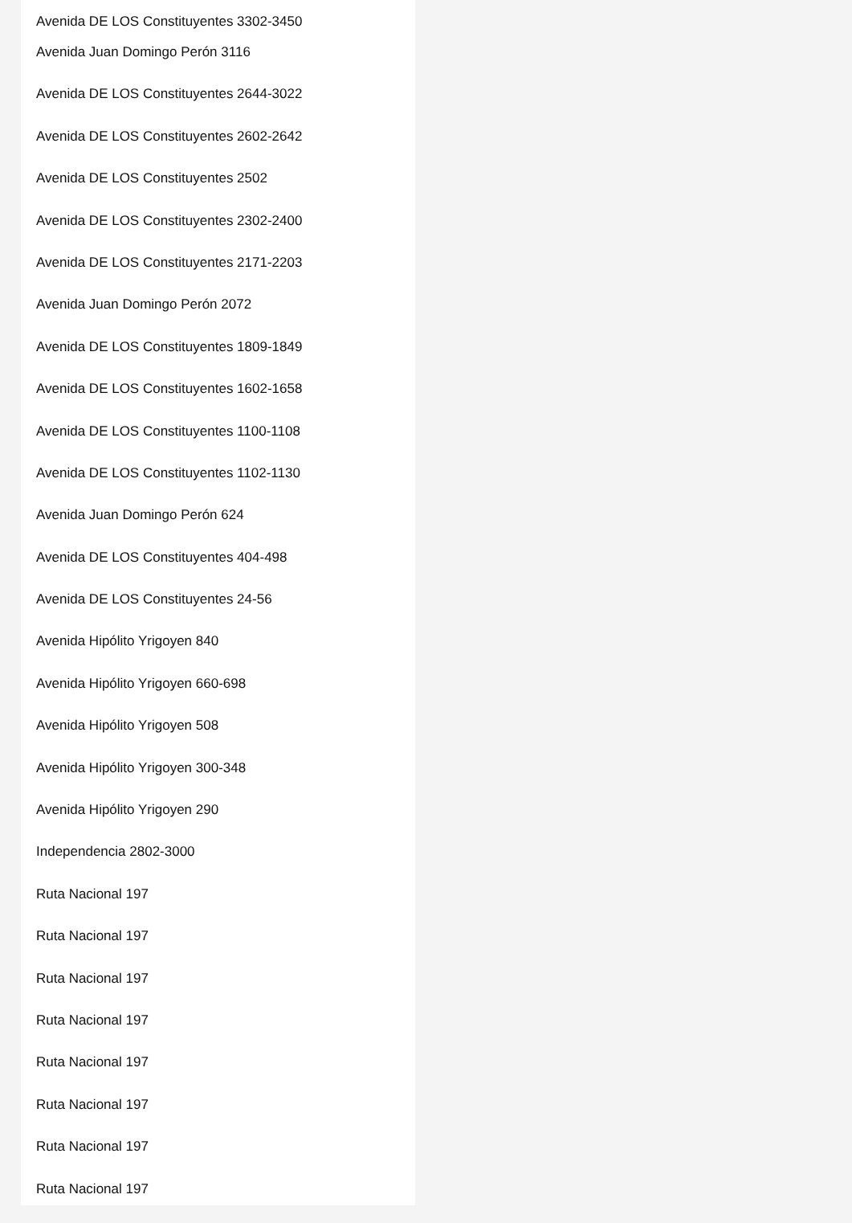Avenida DE LOS Constituyentes 3302-3450
Avenida Juan Domingo Perón 3116
Avenida DE LOS Constituyentes 2644-3022
Avenida DE LOS Constituyentes 2602-2642
Avenida DE LOS Constituyentes 2502
Avenida DE LOS Constituyentes 2302-2400
Avenida DE LOS Constituyentes 2171-2203
Avenida Juan Domingo Perón 2072
Avenida DE LOS Constituyentes 1809-1849
Avenida DE LOS Constituyentes 1602-1658
Avenida DE LOS Constituyentes 1100-1108
Avenida DE LOS Constituyentes 1102-1130
Avenida Juan Domingo Perón 624
Avenida DE LOS Constituyentes 404-498
Avenida DE LOS Constituyentes 24-56
Avenida Hipólito Yrigoyen 840
Avenida Hipólito Yrigoyen 660-698
Avenida Hipólito Yrigoyen 508
Avenida Hipólito Yrigoyen 300-348
Avenida Hipólito Yrigoyen 290
Independencia 2802-3000
Ruta Nacional 197
Ruta Nacional 197
Ruta Nacional 197
Ruta Nacional 197
Ruta Nacional 197
Ruta Nacional 197
Ruta Nacional 197
Ruta Nacional 197